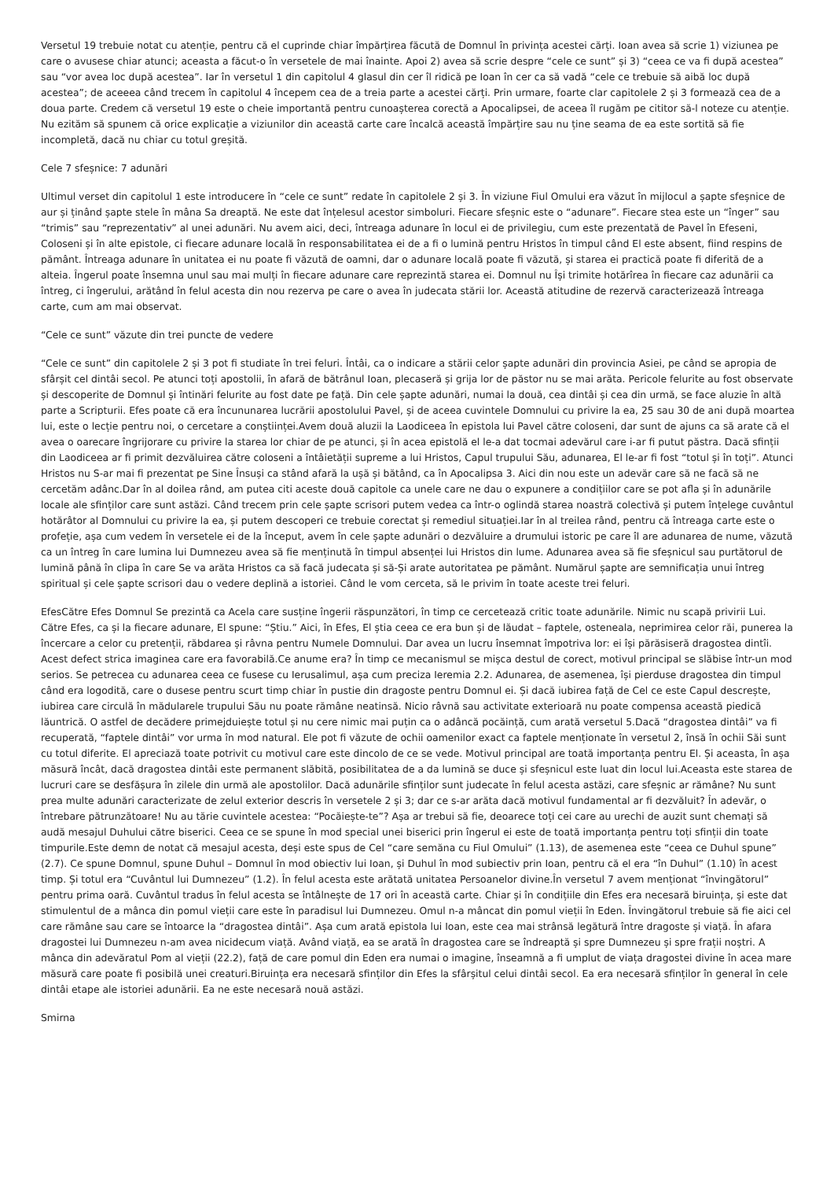Versetul 19 trebuie notat cu atenție, pentru că el cuprinde chiar împărțirea făcută de Domnul în privința acestei cărți. Ioan avea să scrie 1) viziunea pe care o avusese chiar atunci; aceasta a făcut-o în versetele de mai înainte. Apoi 2) avea să scrie despre “cele ce sunt” și 3) “ceea ce va fi după acestea” sau “vor avea loc după acestea”. Iar în versetul 1 din capitolul 4 glasul din cer îl ridică pe Ioan în cer ca să vadă “cele ce trebuie să aibă loc după acestea”; de aceeea când trecem în capitolul 4 începem cea de a treia parte a acestei cărți. Prin urmare, foarte clar capitolele 2 și 3 formează cea de a doua parte. Credem că versetul 19 este o cheie importantă pentru cunoașterea corectă a Apocalipsei, de aceea îl rugăm pe cititor să-l noteze cu atenție. Nu ezităm să spunem că orice explicație a viziunilor din această carte care încalcă această împărțire sau nu ține seama de ea este sortită să fie incompletă, dacă nu chiar cu totul greșită.
Cele 7 sfeșnice: 7 adunări
Ultimul verset din capitolul 1 este introducere în “cele ce sunt” redate în capitolele 2 și 3. În viziune Fiul Omului era văzut în mijlocul a șapte sfeșnice de aur și ținând șapte stele în mâna Sa dreaptă. Ne este dat înțelesul acestor simboluri. Fiecare sfeșnic este o “adunare”. Fiecare stea este un “înger” sau “trimis” sau “reprezentativ” al unei adunări. Nu avem aici, deci, întreaga adunare în locul ei de privilegiu, cum este prezentată de Pavel în Efeseni, Coloseni și în alte epistole, ci fiecare adunare locală în responsabilitatea ei de a fi o lumină pentru Hristos în timpul când El este absent, fiind respins de pământ. Întreaga adunare în unitatea ei nu poate fi văzută de oamni, dar o adunare locală poate fi văzută, și starea ei practică poate fi diferită de a alteia. Îngerul poate însemna unul sau mai mulți în fiecare adunare care reprezintă starea ei. Domnul nu Își trimite hotărîrea în fiecare caz adunării ca întreg, ci îngerului, arătând în felul acesta din nou rezerva pe care o avea în judecata stării lor. Această atitudine de rezervă caracterizează întreaga carte, cum am mai observat.
“Cele ce sunt” văzute din trei puncte de vedere
“Cele ce sunt” din capitolele 2 și 3 pot fi studiate în trei feluri. Întâi, ca o indicare a stării celor șapte adunări din provincia Asiei, pe când se apropia de sfârșit cel dintâi secol. Pe atunci toți apostolii, în afară de bătrânul Ioan, plecaseră și grija lor de păstor nu se mai arăta. Pericole felurite au fost observate și descoperite de Domnul și întinări felurite au fost date pe față. Din cele șapte adunări, numai la două, cea dintâi și cea din urmă, se face aluzie în altă parte a Scripturii. Efes poate că era încununarea lucrării apostolului Pavel, și de aceea cuvintele Domnului cu privire la ea, 25 sau 30 de ani după moartea lui, este o lecție pentru noi, o cercetare a conștiinței.Avem două aluzii la Laodiceea în epistola lui Pavel către coloseni, dar sunt de ajuns ca să arate că el avea o oarecare îngrijorare cu privire la starea lor chiar de pe atunci, și în acea epistolă el le-a dat tocmai adevărul care i-ar fi putut păstra. Dacă sfinții din Laodiceea ar fi primit dezvăluirea către coloseni a întâietății supreme a lui Hristos, Capul trupului Său, adunarea, El le-ar fi fost “totul și în toți”. Atunci Hristos nu S-ar mai fi prezentat pe Sine Însuși ca stând afară la ușă și bătând, ca în Apocalipsa 3. Aici din nou este un adevăr care să ne facă să ne cercetăm adânc.Dar în al doilea rând, am putea citi aceste două capitole ca unele care ne dau o expunere a condițiilor care se pot afla și în adunările locale ale sfinților care sunt astăzi. Când trecem prin cele șapte scrisori putem vedea ca într-o oglindă starea noastră colectivă și putem înțelege cuvântul hotărâtor al Domnului cu privire la ea, și putem descoperi ce trebuie corectat și remediul situației.Iar în al treilea rând, pentru că întreaga carte este o profeție, așa cum vedem în versetele ei de la început, avem în cele șapte adunări o dezvăluire a drumului istoric pe care îl are adunarea de nume, văzută ca un întreg în care lumina lui Dumnezeu avea să fie menținută în timpul absenței lui Hristos din lume. Adunarea avea să fie sfeșnicul sau purtătorul de lumină până în clipa în care Se va arăta Hristos ca să facă judecata și să-Și arate autoritatea pe pământ. Numărul șapte are semnificația unui întreg spiritual și cele șapte scrisori dau o vedere deplină a istoriei. Când le vom cerceta, să le privim în toate aceste trei feluri.
EfesCătre Efes Domnul Se prezintă ca Acela care susține îngerii răspunzători, în timp ce cercetează critic toate adunările. Nimic nu scapă privirii Lui. Către Efes, ca și la fiecare adunare, El spune: “Știu.” Aici, în Efes, El știa ceea ce era bun și de lăudat – faptele, osteneala, neprimirea celor răi, punerea la încercare a celor cu pretenții, răbdarea și râvna pentru Numele Domnului. Dar avea un lucru însemnat împotriva lor: ei își părăsiseră dragostea dintîi. Acest defect strica imaginea care era favorabilă.Ce anume era? În timp ce mecanismul se mișca destul de corect, motivul principal se slăbise într-un mod serios. Se petrecea cu adunarea ceea ce fusese cu Ierusalimul, așa cum preciza Ieremia 2.2. Adunarea, de asemenea, își pierduse dragostea din timpul când era logodită, care o dusese pentru scurt timp chiar în pustie din dragoste pentru Domnul ei. Și dacă iubirea față de Cel ce este Capul descrește, iubirea care circulă în mădularele trupului Său nu poate rămâne neatinsă. Nicio râvnă sau activitate exterioară nu poate compensa această piedică lăuntrică. O astfel de decădere primejduiește totul și nu cere nimic mai puțin ca o adâncă pocăință, cum arată versetul 5.Dacă “dragostea dintâi” va fi recuperată, “faptele dintâi” vor urma în mod natural. Ele pot fi văzute de ochii oamenilor exact ca faptele menționate în versetul 2, însă în ochii Săi sunt cu totul diferite. El apreciază toate potrivit cu motivul care este dincolo de ce se vede. Motivul principal are toată importanța pentru El. Și aceasta, în așa măsură încât, dacă dragostea dintâi este permanent slăbită, posibilitatea de a da lumină se duce și sfeșnicul este luat din locul lui.Aceasta este starea de lucruri care se desfășura în zilele din urmă ale apostolilor. Dacă adunările sfinților sunt judecate în felul acesta astăzi, care sfeșnic ar rămâne? Nu sunt prea multe adunări caracterizate de zelul exterior descris în versetele 2 și 3; dar ce s-ar arăta dacă motivul fundamental ar fi dezvăluit? În adevăr, o întrebare pătrunzătoare! Nu au tărie cuvintele acestea: “Pocăiește-te”? Așa ar trebui să fie, deoarece toți cei care au urechi de auzit sunt chemați să audă mesajul Duhului către biserici. Ceea ce se spune în mod special unei biserici prin îngerul ei este de toată importanța pentru toți sfinții din toate timpurile.Este demn de notat că mesajul acesta, deși este spus de Cel “care semăna cu Fiul Omului” (1.13), de asemenea este “ceea ce Duhul spune” (2.7). Ce spune Domnul, spune Duhul – Domnul în mod obiectiv lui Ioan, și Duhul în mod subiectiv prin Ioan, pentru că el era “în Duhul” (1.10) în acest timp. Și totul era “Cuvântul lui Dumnezeu” (1.2). În felul acesta este arătată unitatea Persoanelor divine.În versetul 7 avem menționat “învingătorul” pentru prima oară. Cuvântul tradus în felul acesta se întâlnește de 17 ori în această carte. Chiar și în condițiile din Efes era necesară biruința, și este dat stimulentul de a mânca din pomul vieții care este în paradisul lui Dumnezeu. Omul n-a mâncat din pomul vieții în Eden. Învingătorul trebuie să fie aici cel care rămâne sau care se întoarce la “dragostea dintâi”. Așa cum arată epistola lui Ioan, este cea mai strânsă legătură între dragoste și viață. În afara dragostei lui Dumnezeu n-am avea nicidecum viață. Având viață, ea se arată în dragostea care se îndreaptă și spre Dumnezeu și spre frații noștri. A mânca din adevăratul Pom al vieții (22.2), față de care pomul din Eden era numai o imagine, înseamnă a fi umplut de viața dragostei divine în acea mare măsură care poate fi posibilă unei creaturi.Biruința era necesară sfinților din Efes la sfârșitul celui dintâi secol. Ea era necesară sfinților în general în cele dintâi etape ale istoriei adunării. Ea ne este necesară nouă astăzi.
Smirna